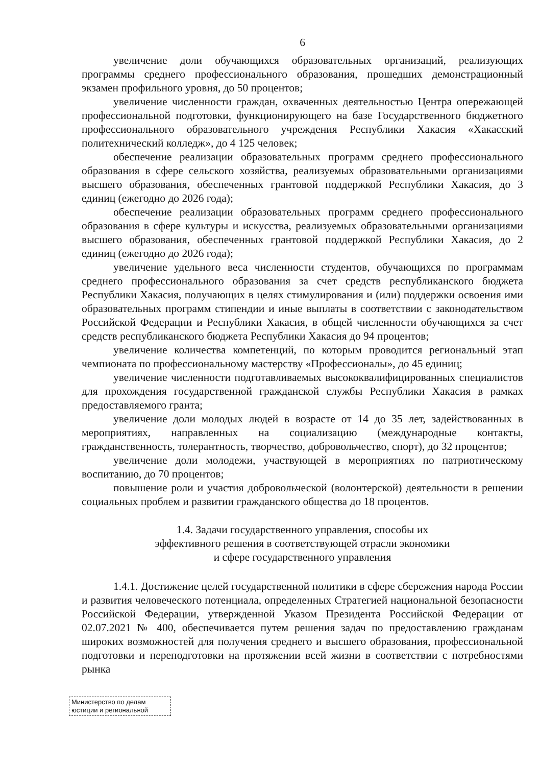6
увеличение доли обучающихся образовательных организаций, реализующих программы среднего профессионального образования, прошедших демонстрационный экзамен профильного уровня, до 50 процентов;
увеличение численности граждан, охваченных деятельностью Центра опережающей профессиональной подготовки, функционирующего на базе Государственного бюджетного профессионального образовательного учреждения Республики Хакасия «Хакасский политехнический колледж», до 4 125 человек;
обеспечение реализации образовательных программ среднего профессионального образования в сфере сельского хозяйства, реализуемых образовательными организациями высшего образования, обеспеченных грантовой поддержкой Республики Хакасия, до 3 единиц (ежегодно до 2026 года);
обеспечение реализации образовательных программ среднего профессионального образования в сфере культуры и искусства, реализуемых образовательными организациями высшего образования, обеспеченных грантовой поддержкой Республики Хакасия, до 2 единиц (ежегодно до 2026 года);
увеличение удельного веса численности студентов, обучающихся по программам среднего профессионального образования за счет средств республиканского бюджета Республики Хакасия, получающих в целях стимулирования и (или) поддержки освоения ими образовательных программ стипендии и иные выплаты в соответствии с законодательством Российской Федерации и Республики Хакасия, в общей численности обучающихся за счет средств республиканского бюджета Республики Хакасия до 94 процентов;
увеличение количества компетенций, по которым проводится региональный этап чемпионата по профессиональному мастерству «Профессионалы», до 45 единиц;
увеличение численности подготавливаемых высококвалифицированных специалистов для прохождения государственной гражданской службы Республики Хакасия в рамках предоставляемого гранта;
увеличение доли молодых людей в возрасте от 14 до 35 лет, задействованных в мероприятиях, направленных на социализацию (международные контакты, гражданственность, толерантность, творчество, добровольчество, спорт), до 32 процентов;
увеличение доли молодежи, участвующей в мероприятиях по патриотическому воспитанию, до 70 процентов;
повышение роли и участия добровольческой (волонтерской) деятельности в решении социальных проблем и развитии гражданского общества до 18 процентов.
1.4. Задачи государственного управления, способы их
эффективного решения в соответствующей отрасли экономики
и сфере государственного управления
1.4.1. Достижение целей государственной политики в сфере сбережения народа России и развития человеческого потенциала, определенных Стратегией национальной безопасности Российской Федерации, утвержденной Указом Президента Российской Федерации от 02.07.2021 № 400, обеспечивается путем решения задач по предоставлению гражданам широких возможностей для получения среднего и высшего образования, профессиональной подготовки и переподготовки на протяжении всей жизни в соответствии с потребностями рынка
Министерство по делам
юстиции и региональной